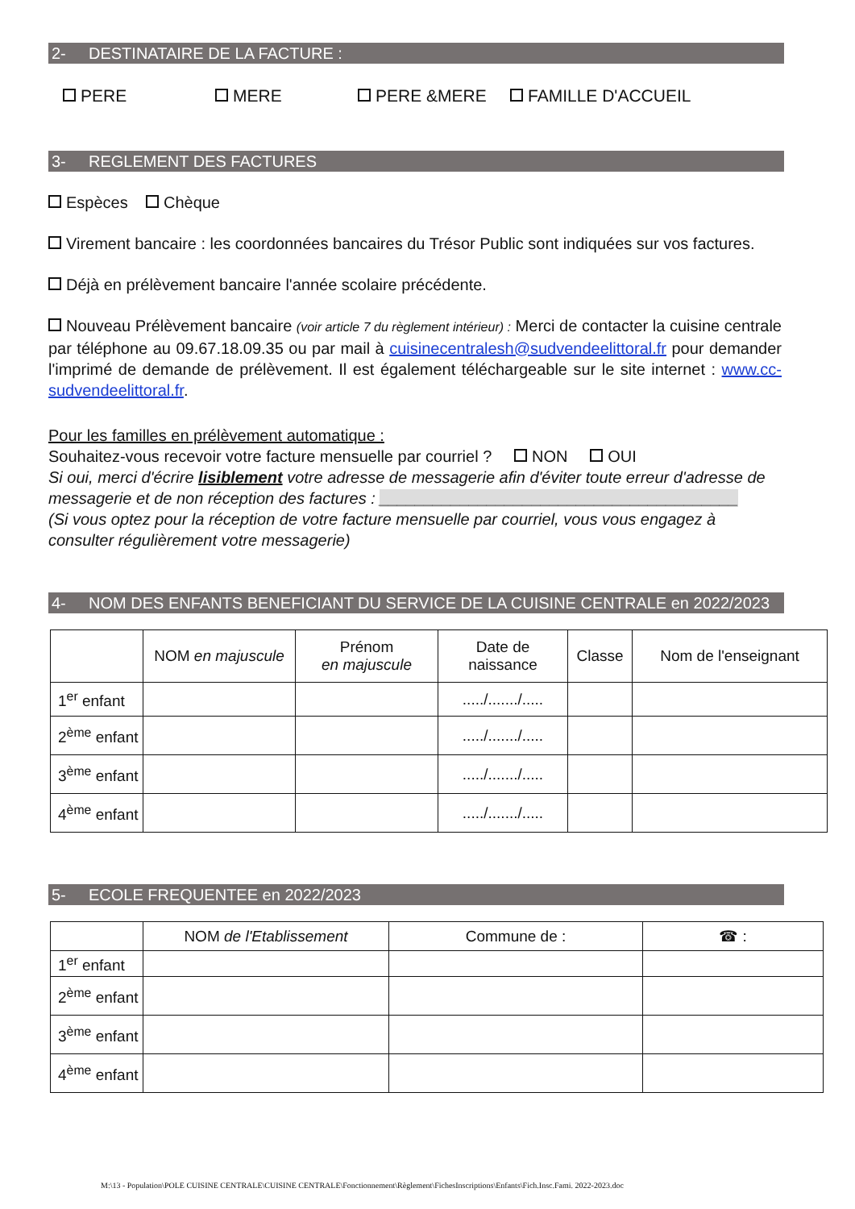2- DESTINATAIRE DE LA FACTURE :
PERE MERE PERE &MERE FAMILLE D'ACCUEIL
3- REGLEMENT DES FACTURES
Espèces Chèque
Virement bancaire : les coordonnées bancaires du Trésor Public sont indiquées sur vos factures.
Déjà en prélèvement bancaire l'année scolaire précédente.
Nouveau Prélèvement bancaire (voir article 7 du règlement intérieur) : Merci de contacter la cuisine centrale par téléphone au 09.67.18.09.35 ou par mail à cuisinecentralesh@sudvendeelittoral.fr pour demander l'imprimé de demande de prélèvement. Il est également téléchargeable sur le site internet : www.cc-sudvendeelittoral.fr.
Pour les familles en prélèvement automatique :
Souhaitez-vous recevoir votre facture mensuelle par courriel ? NON OUI
Si oui, merci d'écrire lisiblement votre adresse de messagerie afin d'éviter toute erreur d'adresse de messagerie et de non réception des factures : ________________________________________
(Si vous optez pour la réception de votre facture mensuelle par courriel, vous vous engagez à consulter régulièrement votre messagerie)
4- NOM DES ENFANTS BENEFICIANT DU SERVICE DE LA CUISINE CENTRALE en 2022/2023
| | NOM en majuscule | Prénom en majuscule | Date de naissance | Classe | Nom de l'enseignant |
| --- | --- | --- | --- | --- | --- |
| 1<sup>er</sup> enfant | | | ...../......./..... | | |
| 2<sup>ème</sup> enfant | | | ...../......./..... | | |
| 3<sup>ème</sup> enfant | | | ...../......./..... | | |
| 4<sup>ème</sup> enfant | | | ...../......./..... | | |
5- ECOLE FREQUENTEE en 2022/2023
| | NOM de l'Etablissement | Commune de : | ☎ : |
| --- | --- | --- | --- |
| 1<sup>er</sup> enfant | | | |
| 2<sup>ème</sup> enfant | | | |
| 3<sup>ème</sup> enfant | | | |
| 4<sup>ème</sup> enfant | | | |
M:\13 - Population\POLE CUISINE CENTRALE\CUISINE CENTRALE\Fonctionnement\Règlement\FichesInscriptions\Enfants\Fich.Insc.Fami. 2022-2023.doc